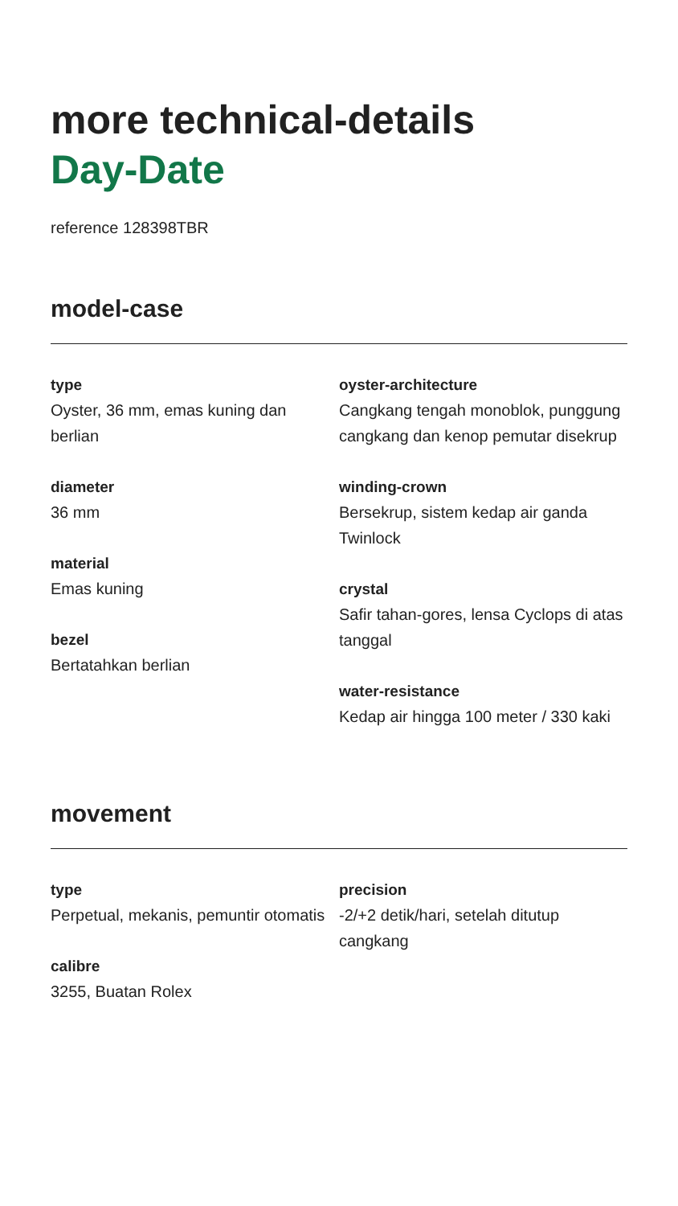more technical-details
Day-Date
reference 128398TBR
model-case
type
Oyster, 36 mm, emas kuning dan berlian
diameter
36 mm
material
Emas kuning
bezel
Bertatahkan berlian
oyster-architecture
Cangkang tengah monoblok, punggung cangkang dan kenop pemutar disekrup
winding-crown
Bersekrup, sistem kedap air ganda Twinlock
crystal
Safir tahan-gores, lensa Cyclops di atas tanggal
water-resistance
Kedap air hingga 100 meter / 330 kaki
movement
type
Perpetual, mekanis, pemuntir otomatis
calibre
3255, Buatan Rolex
precision
-2/+2 detik/hari, setelah ditutup cangkang